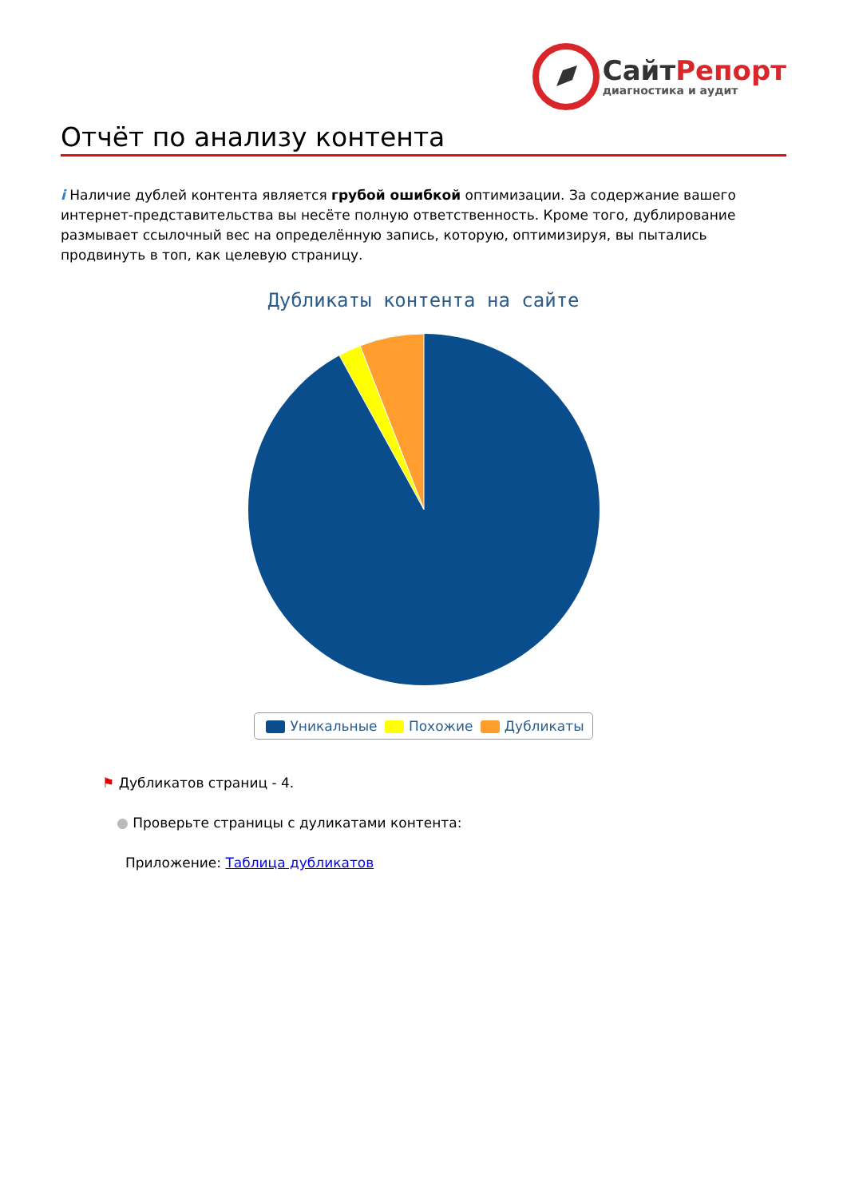СайтРепорт
диагностика и аудит
Отчёт по анализу контента
i Наличие дублей контента является грубой ошибкой оптимизации. За содержание вашего интернет-представительства вы несёте полную ответственность. Кроме того, дублирование размывает ссылочный вес на определённую запись, которую, оптимизируя, вы пытались продвинуть в топ, как целевую страницу.
Дубликаты контента на сайте
Уникальные Похожие Дубликаты
⚑ Дубликатов страниц - 4.
● Проверьте страницы с дуликатами контента:
Приложение: Таблица дубликатов